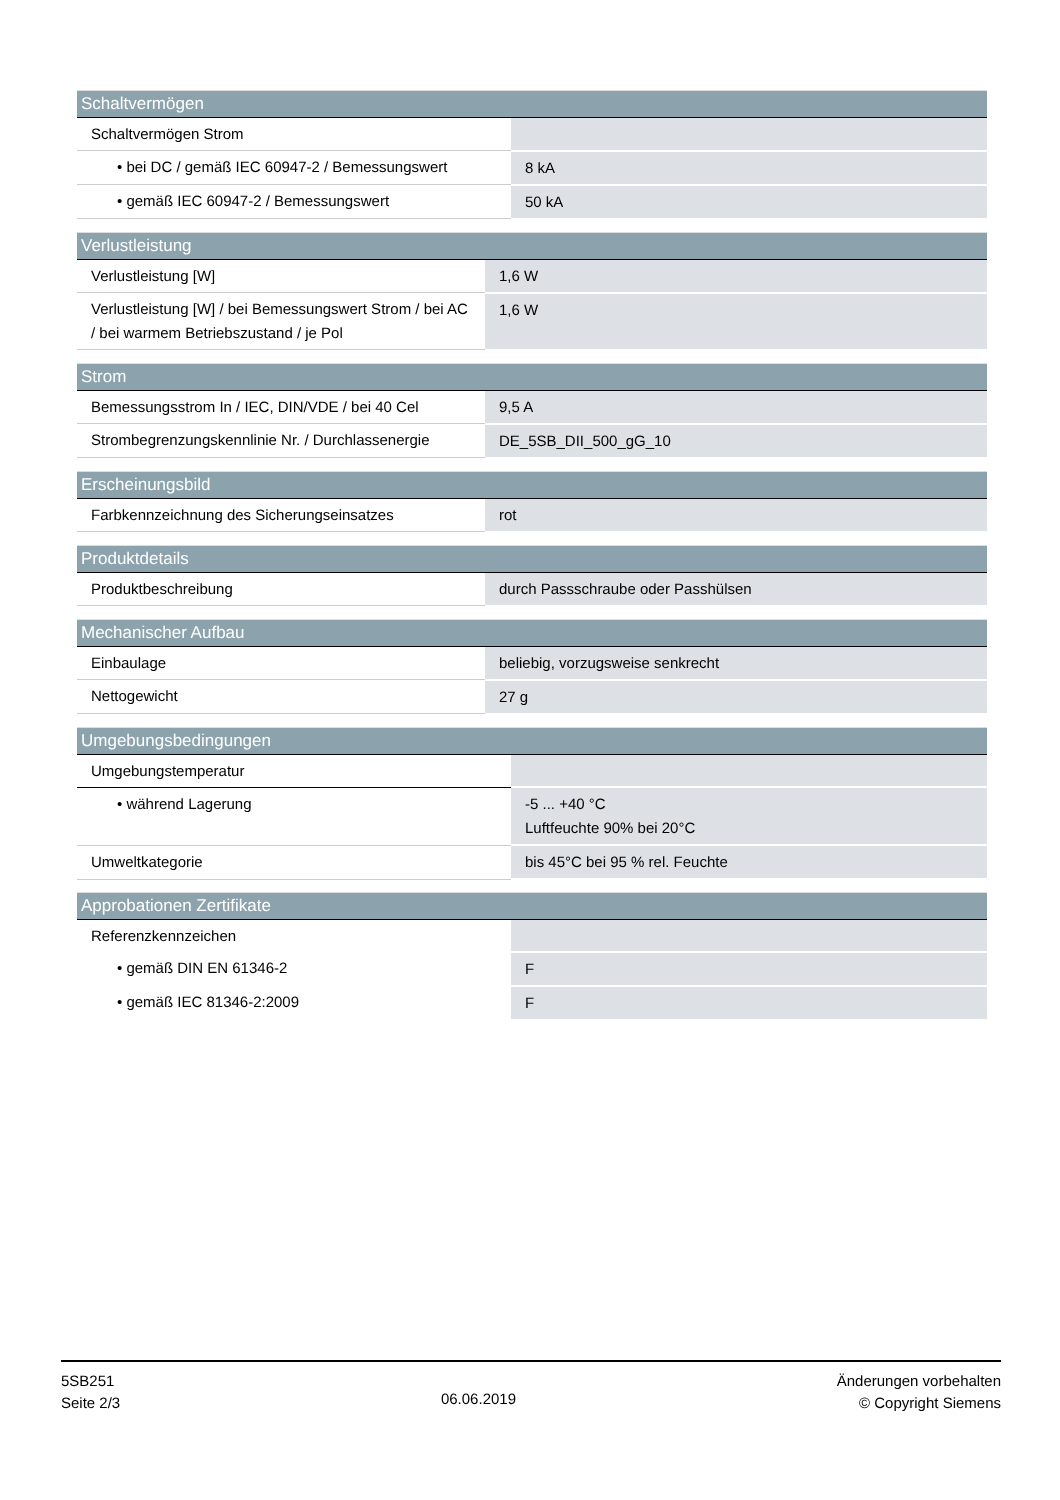| Schaltvermögen | |
| --- | --- |
| Schaltvermögen Strom | |
| • bei DC / gemäß IEC 60947-2 / Bemessungswert | 8 kA |
| • gemäß IEC 60947-2 / Bemessungswert | 50 kA |
| Verlustleistung | |
| --- | --- |
| Verlustleistung [W] | 1,6 W |
| Verlustleistung [W] / bei Bemessungswert Strom / bei AC / bei warmem Betriebszustand / je Pol | 1,6 W |
| Strom | |
| --- | --- |
| Bemessungsstrom In / IEC, DIN/VDE / bei 40 Cel | 9,5 A |
| Strombegrenzungskennlinie Nr. / Durchlassenergie | DE_5SB_DII_500_gG_10 |
| Erscheinungsbild | |
| --- | --- |
| Farbkennzeichnung des Sicherungseinsatzes | rot |
| Produktdetails | |
| --- | --- |
| Produktbeschreibung | durch Passschraube oder Passhülsen |
| Mechanischer Aufbau | |
| --- | --- |
| Einbaulage | beliebig, vorzugsweise senkrecht |
| Nettogewicht | 27 g |
| Umgebungsbedingungen | |
| --- | --- |
| Umgebungstemperatur | |
| • während Lagerung | -5 ... +40 °C Luftfeuchte 90% bei 20°C |
| Umweltkategorie | bis 45°C bei 95 % rel. Feuchte |
| Approbationen Zertifikate | |
| --- | --- |
| Referenzkennzeichen | |
| • gemäß DIN EN 61346-2 | F |
| • gemäß IEC 81346-2:2009 | F |
5SB251
Seite 2/3
06.06.2019
Änderungen vorbehalten
© Copyright Siemens